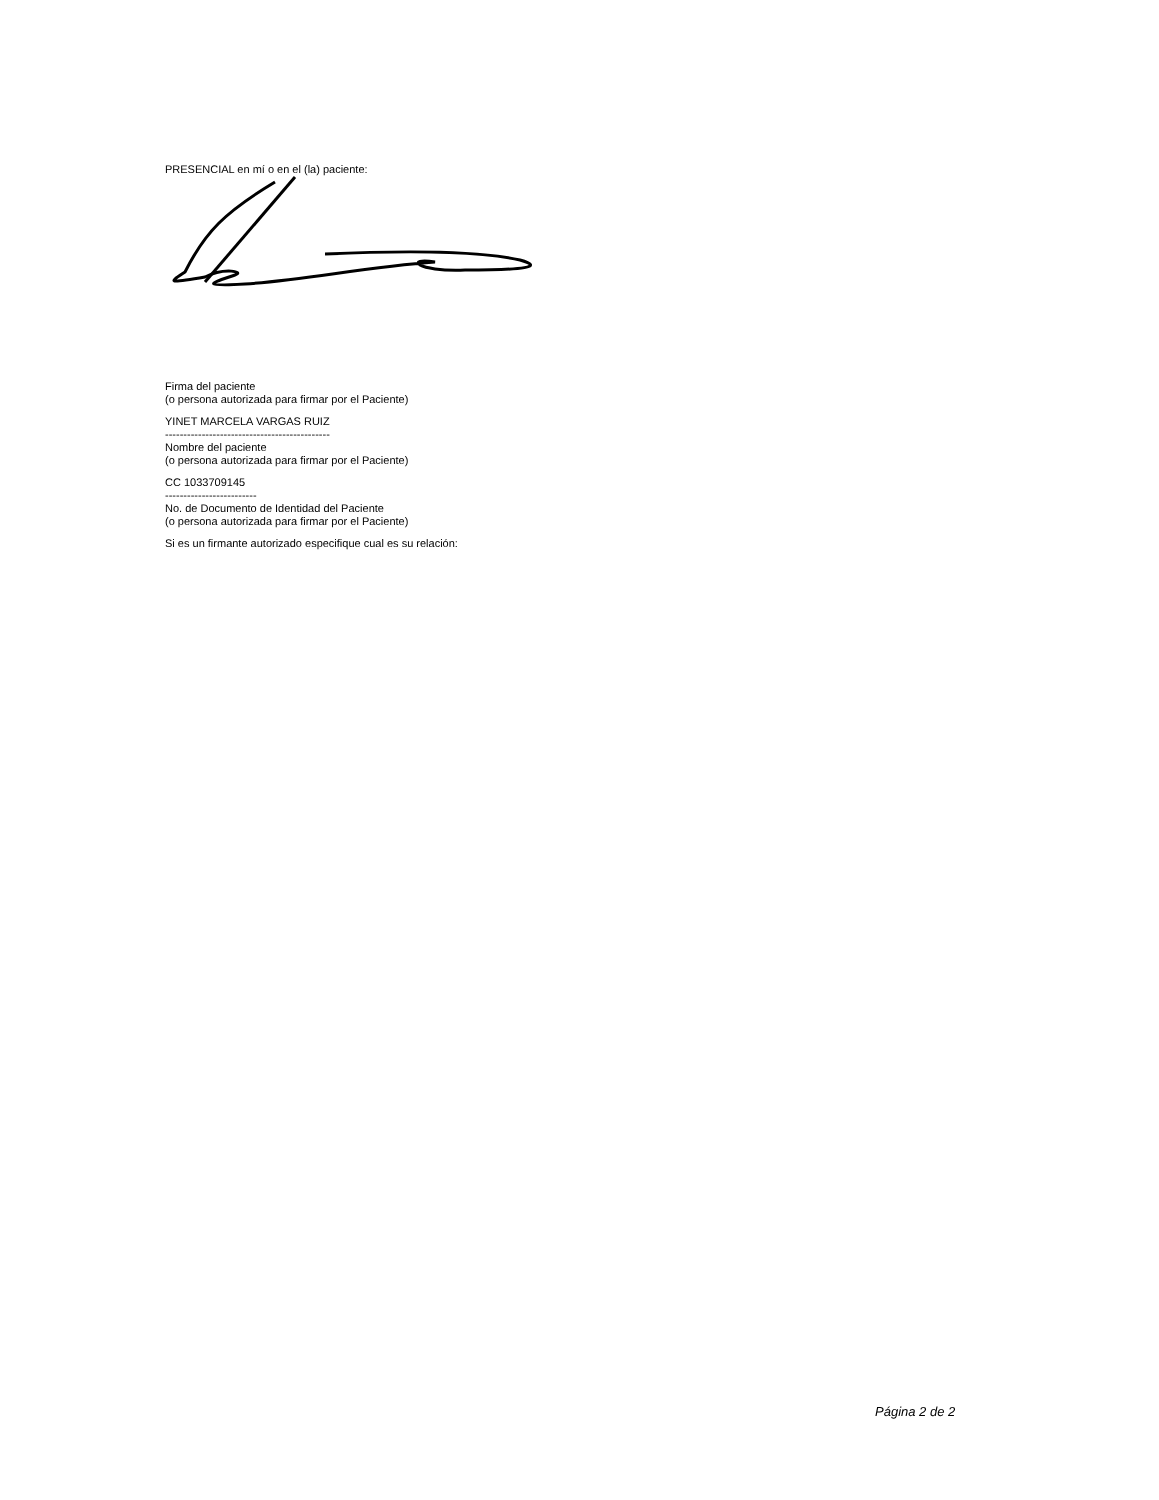PRESENCIAL en mí o en el (la) paciente:
Firma del paciente
(o persona autorizada para firmar por el Paciente)
YINET MARCELA VARGAS RUIZ
---------------------------------------------
Nombre del paciente
(o persona autorizada para firmar por el Paciente)
CC 1033709145
-------------------------
No. de Documento de Identidad del Paciente
(o persona autorizada para firmar por el Paciente)
Si es un firmante autorizado especifique cual es su relación:
Página 2 de 2